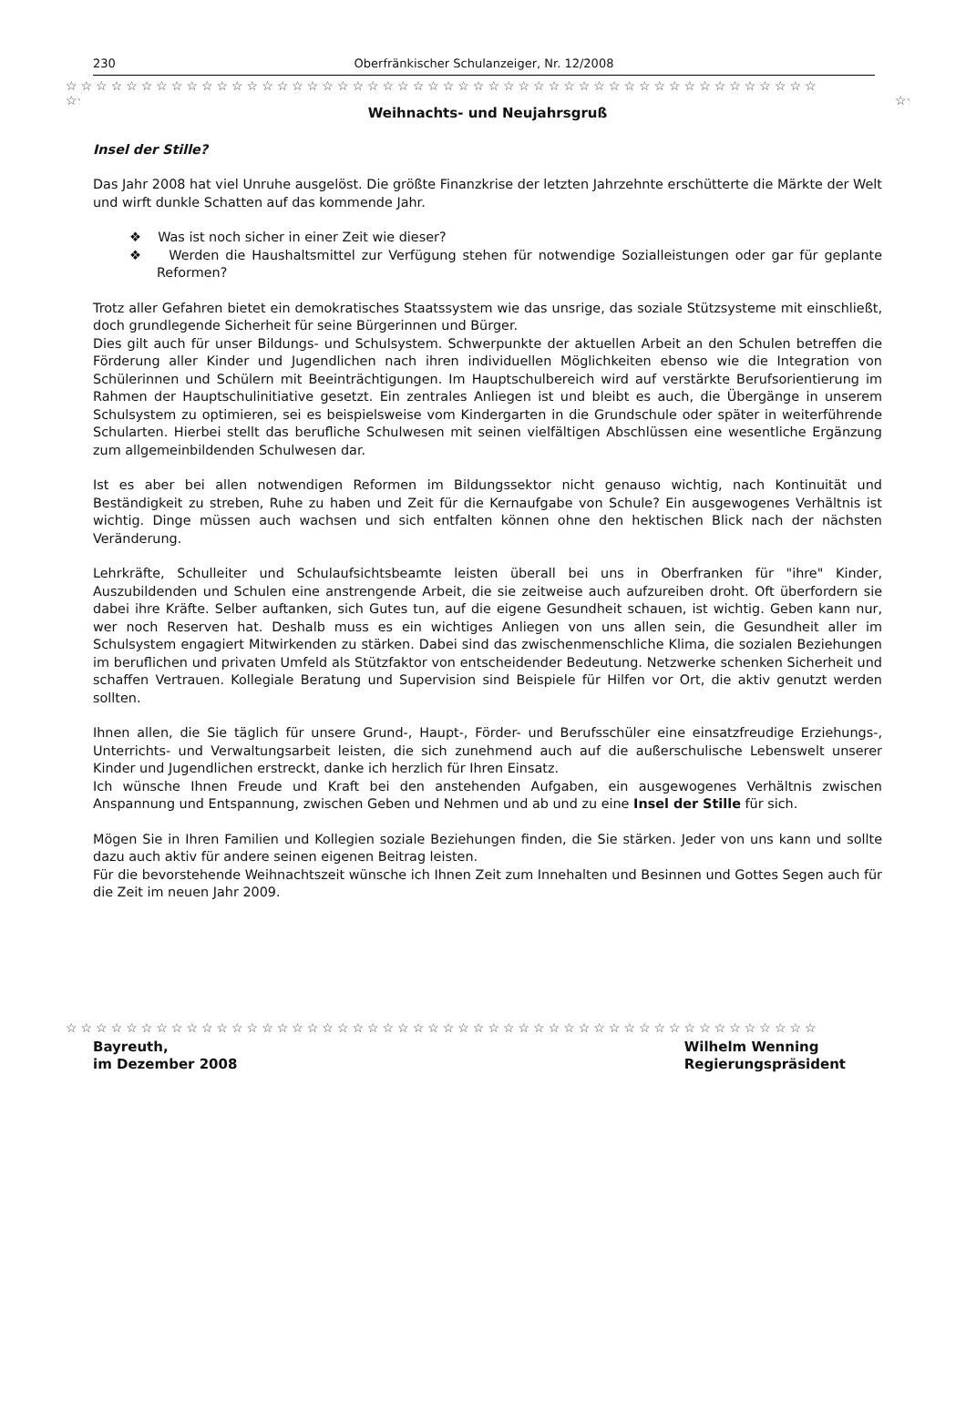230 Oberfränkischer Schulanzeiger, Nr. 12/2008
☆☆☆☆☆☆☆☆☆☆☆☆☆☆☆☆☆☆☆☆☆☆☆☆☆☆☆☆☆☆☆☆☆☆☆☆☆☆☆☆☆☆☆☆☆☆☆☆☆☆
☆☆☆☆☆☆☆☆☆☆☆☆☆☆☆☆☆☆☆☆☆☆☆☆☆☆☆☆☆☆☆☆☆☆☆☆☆☆☆☆☆☆☆☆☆☆☆☆☆☆☆☆☆☆
☆☆☆☆☆☆☆☆☆☆☆☆☆☆☆☆☆☆☆☆☆☆☆☆☆☆☆☆☆☆☆☆☆☆☆☆☆☆☆☆☆☆☆☆☆☆☆☆☆☆☆☆☆☆
Weihnachts- und Neujahrsgruß
Insel der Stille?
Das Jahr 2008 hat viel Unruhe ausgelöst. Die größte Finanzkrise der letzten Jahrzehnte erschütterte die Märkte der Welt und wirft dunkle Schatten auf das kommende Jahr.
❖ Was ist noch sicher in einer Zeit wie dieser?
❖ Werden die Haushaltsmittel zur Verfügung stehen für notwendige Sozialleistungen oder gar für geplante Reformen?
Trotz aller Gefahren bietet ein demokratisches Staatssystem wie das unsrige, das soziale Stützsysteme mit einschließt, doch grundlegende Sicherheit für seine Bürgerinnen und Bürger.
Dies gilt auch für unser Bildungs- und Schulsystem. Schwerpunkte der aktuellen Arbeit an den Schulen betreffen die Förderung aller Kinder und Jugendlichen nach ihren individuellen Möglichkeiten ebenso wie die Integration von Schülerinnen und Schülern mit Beeinträchtigungen. Im Hauptschulbereich wird auf verstärkte Berufsorientierung im Rahmen der Hauptschulinitiative gesetzt. Ein zentrales Anliegen ist und bleibt es auch, die Übergänge in unserem Schulsystem zu optimieren, sei es beispielsweise vom Kindergarten in die Grundschule oder später in weiterführende Schularten. Hierbei stellt das berufliche Schulwesen mit seinen vielfältigen Abschlüssen eine wesentliche Ergänzung zum allgemeinbildenden Schulwesen dar.
Ist es aber bei allen notwendigen Reformen im Bildungssektor nicht genauso wichtig, nach Kontinuität und Beständigkeit zu streben, Ruhe zu haben und Zeit für die Kernaufgabe von Schule? Ein ausgewogenes Verhältnis ist wichtig. Dinge müssen auch wachsen und sich entfalten können ohne den hektischen Blick nach der nächsten Veränderung.
Lehrkräfte, Schulleiter und Schulaufsichtsbeamte leisten überall bei uns in Oberfranken für "ihre" Kinder, Auszubildenden und Schulen eine anstrengende Arbeit, die sie zeitweise auch aufzureiben droht. Oft überfordern sie dabei ihre Kräfte. Selber auftanken, sich Gutes tun, auf die eigene Gesundheit schauen, ist wichtig. Geben kann nur, wer noch Reserven hat. Deshalb muss es ein wichtiges Anliegen von uns allen sein, die Gesundheit aller im Schulsystem engagiert Mitwirkenden zu stärken. Dabei sind das zwischenmenschliche Klima, die sozialen Beziehungen im beruflichen und privaten Umfeld als Stützfaktor von entscheidender Bedeutung. Netzwerke schenken Sicherheit und schaffen Vertrauen. Kollegiale Beratung und Supervision sind Beispiele für Hilfen vor Ort, die aktiv genutzt werden sollten.
Ihnen allen, die Sie täglich für unsere Grund-, Haupt-, Förder- und Berufsschüler eine einsatzfreudige Erziehungs-, Unterrichts- und Verwaltungsarbeit leisten, die sich zunehmend auch auf die außerschulische Lebenswelt unserer Kinder und Jugendlichen erstreckt, danke ich herzlich für Ihren Einsatz.
Ich wünsche Ihnen Freude und Kraft bei den anstehenden Aufgaben, ein ausgewogenes Verhältnis zwischen Anspannung und Entspannung, zwischen Geben und Nehmen und ab und zu eine Insel der Stille für sich.
Mögen Sie in Ihren Familien und Kollegien soziale Beziehungen finden, die Sie stärken. Jeder von uns kann und sollte dazu auch aktiv für andere seinen eigenen Beitrag leisten.
Für die bevorstehende Weihnachtszeit wünsche ich Ihnen Zeit zum Innehalten und Besinnen und Gottes Segen auch für die Zeit im neuen Jahr 2009.
Bayreuth,
im Dezember 2008
Wilhelm Wenning
Regierungspräsident
☆☆☆☆☆☆☆☆☆☆☆☆☆☆☆☆☆☆☆☆☆☆☆☆☆☆☆☆☆☆☆☆☆☆☆☆☆☆☆☆☆☆☆☆☆☆☆☆☆☆